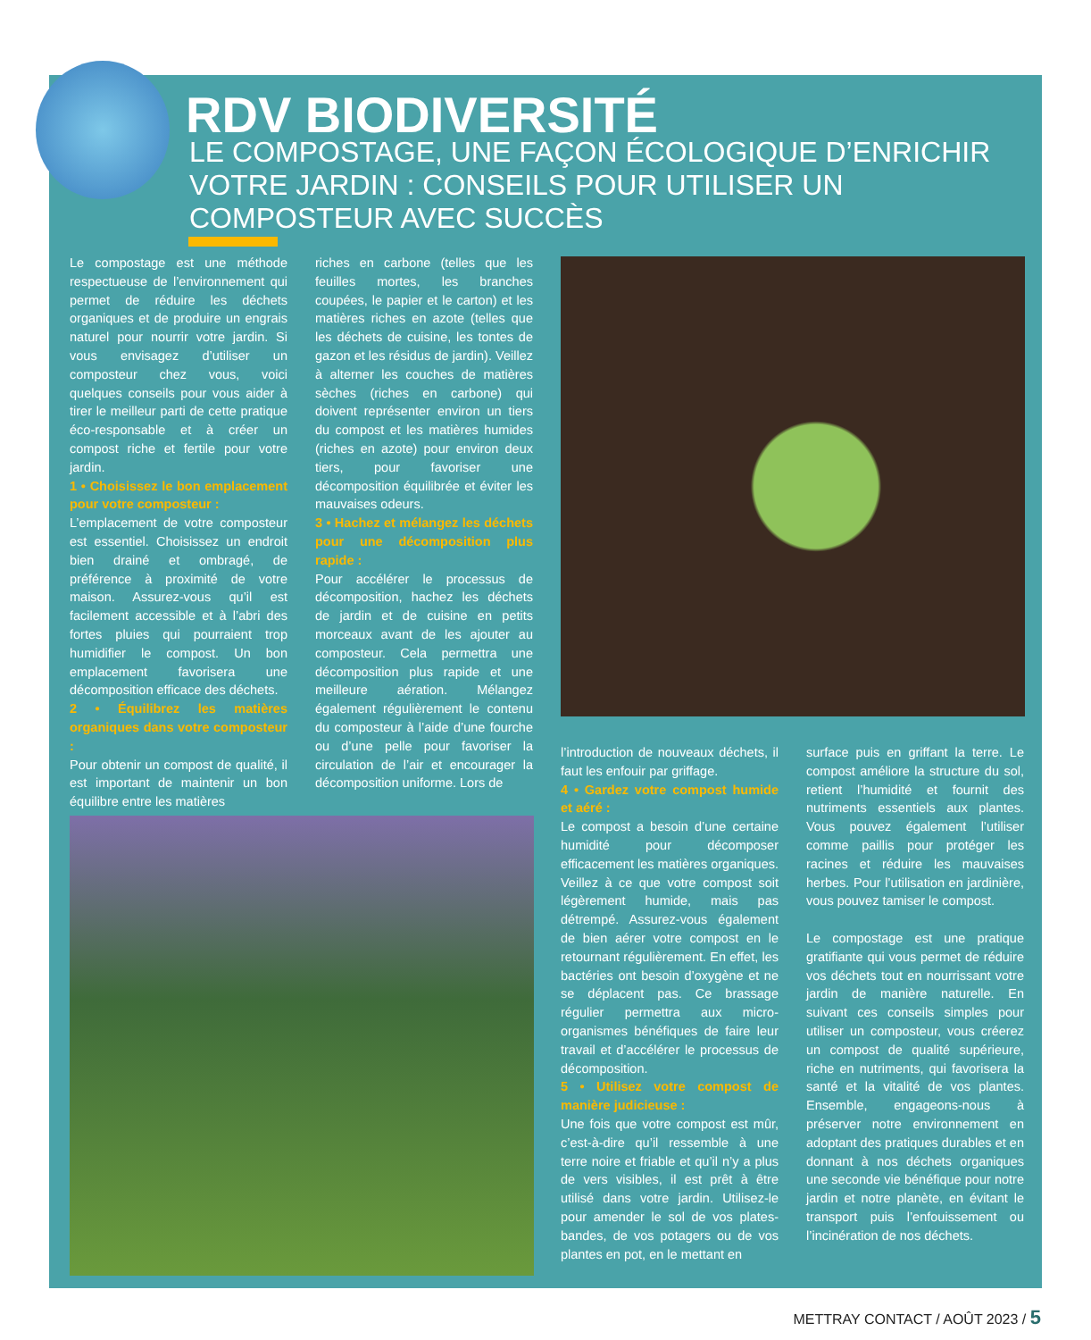RDV BIODIVERSITÉ
LE COMPOSTAGE, UNE FAÇON ÉCOLOGIQUE D’ENRICHIR VOTRE JARDIN : CONSEILS POUR UTILISER UN COMPOSTEUR AVEC SUCCÈS
Le compostage est une méthode respectueuse de l’environnement qui permet de réduire les déchets organiques et de produire un engrais naturel pour nourrir votre jardin. Si vous envisagez d’utiliser un composteur chez vous, voici quelques conseils pour vous aider à tirer le meilleur parti de cette pratique éco-responsable et à créer un compost riche et fertile pour votre jardin.
1 • Choisissez le bon emplacement pour votre composteur :
L’emplacement de votre composteur est essentiel. Choisissez un endroit bien drainé et ombragé, de préférence à proximité de votre maison. Assurez-vous qu’il est facilement accessible et à l’abri des fortes pluies qui pourraient trop humidifier le compost. Un bon emplacement favorisera une décomposition efficace des déchets.
2 • Équilibrez les matières organiques dans votre composteur :
Pour obtenir un compost de qualité, il est important de maintenir un bon équilibre entre les matières
riches en carbone (telles que les feuilles mortes, les branches coupées, le papier et le carton) et les matières riches en azote (telles que les déchets de cuisine, les tontes de gazon et les résidus de jardin). Veillez à alterner les couches de matières sèches (riches en carbone) qui doivent représenter environ un tiers du compost et les matières humides (riches en azote) pour environ deux tiers, pour favoriser une décomposition équilibrée et éviter les mauvaises odeurs.
3 • Hachez et mélangez les déchets pour une décomposition plus rapide :
Pour accélérer le processus de décomposition, hachez les déchets de jardin et de cuisine en petits morceaux avant de les ajouter au composteur. Cela permettra une décomposition plus rapide et une meilleure aération. Mélangez également régulièrement le contenu du composteur à l’aide d’une fourche ou d’une pelle pour favoriser la circulation de l’air et encourager la décomposition uniforme. Lors de
l’introduction de nouveaux déchets, il faut les enfouir par griffage.
4 • Gardez votre compost humide et aéré :
Le compost a besoin d’une certaine humidité pour décomposer efficacement les matières organiques. Veillez à ce que votre compost soit légèrement humide, mais pas détrempé. Assurez-vous également de bien aérer votre compost en le retournant régulièrement. En effet, les bactéries ont besoin d’oxygène et ne se déplacent pas. Ce brassage régulier permettra aux micro-organismes bénéfiques de faire leur travail et d’accélérer le processus de décomposition.
5 • Utilisez votre compost de manière judicieuse :
Une fois que votre compost est mûr, c’est-à-dire qu’il ressemble à une terre noire et friable et qu’il n’y a plus de vers visibles, il est prêt à être utilisé dans votre jardin. Utilisez-le pour amender le sol de vos plates-bandes, de vos potagers ou de vos plantes en pot, en le mettant en
surface puis en griffant la terre. Le compost améliore la structure du sol, retient l’humidité et fournit des nutriments essentiels aux plantes. Vous pouvez également l’utiliser comme paillis pour protéger les racines et réduire les mauvaises herbes. Pour l’utilisation en jardinière, vous pouvez tamiser le compost.
Le compostage est une pratique gratifiante qui vous permet de réduire vos déchets tout en nourrissant votre jardin de manière naturelle. En suivant ces conseils simples pour utiliser un composteur, vous créerez un compost de qualité supérieure, riche en nutriments, qui favorisera la santé et la vitalité de vos plantes. Ensemble, engageons-nous à préserver notre environnement en adoptant des pratiques durables et en donnant à nos déchets organiques une seconde vie bénéfique pour notre jardin et notre planète, en évitant le transport puis l’enfouissement ou l’incinération de nos déchets.
METTRAY CONTACT / AOÛT 2023 / 5